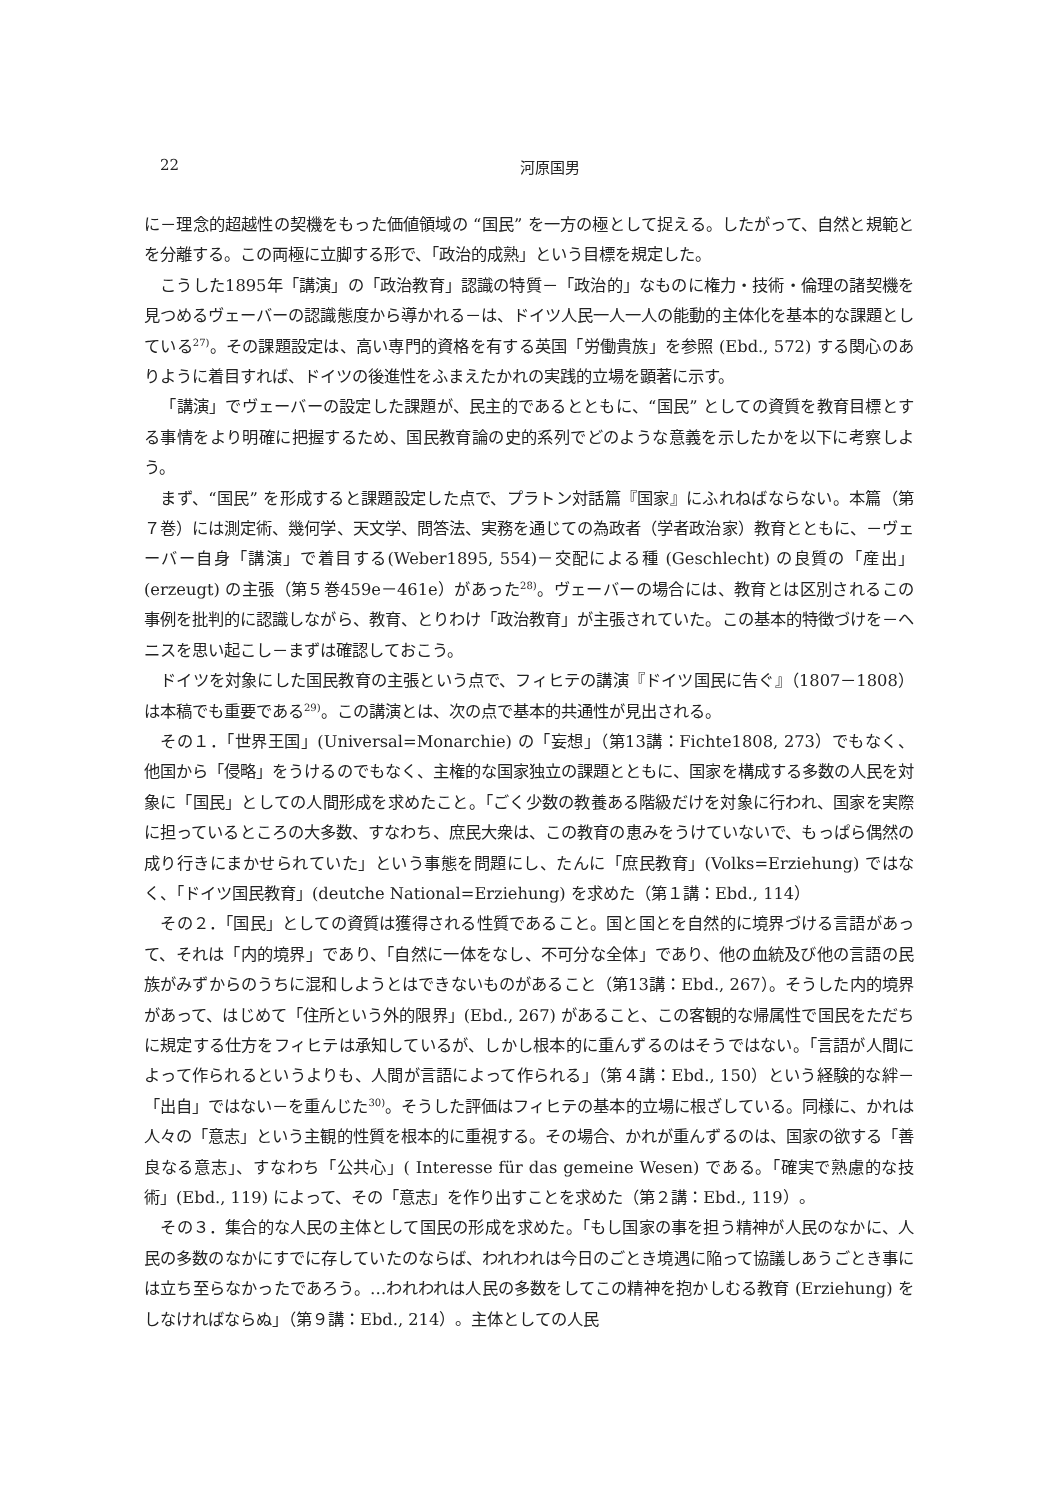22
河原国男
に－理念的超越性の契機をもった価値領域の “国民” を一方の極として捉える。したがって、自然と規範とを分離する。この両極に立脚する形で、「政治的成熟」という目標を規定した。
こうした1895年「講演」の「政治教育」認識の特質－「政治的」なものに権力・技術・倫理の諸契機を見つめるヴェーバーの認識態度から導かれる－は、ドイツ人民一人一人の能動的主体化を基本的な課題としている<sup>27)</sup>。その課題設定は、高い専門的資格を有する英国「労働貴族」を参照 (Ebd., 572) する関心のありように着目すれば、ドイツの後進性をふまえたかれの実践的立場を顕著に示す。
「講演」でヴェーバーの設定した課題が、民主的であるとともに、“国民” としての資質を教育目標とする事情をより明確に把握するため、国民教育論の史的系列でどのような意義を示したかを以下に考察しよう。
まず、“国民” を形成すると課題設定した点で、プラトン対話篇『国家』にふれねばならない。本篇（第７巻）には測定術、幾何学、天文学、問答法、実務を通じての為政者（学者政治家）教育とともに、－ヴェーバー自身「講演」で着目する(Weber1895, 554)－交配による種 (Geschlecht) の良質の「産出」(erzeugt) の主張（第５巻459e－461e）があった<sup>28)</sup>。ヴェーバーの場合には、教育とは区別されるこの事例を批判的に認識しながら、教育、とりわけ「政治教育」が主張されていた。この基本的特徴づけを－ヘニスを思い起こし－まずは確認しておこう。
ドイツを対象にした国民教育の主張という点で、フィヒテの講演『ドイツ国民に告ぐ』（1807－1808）は本稿でも重要である<sup>29)</sup>。この講演とは、次の点で基本的共通性が見出される。
その１．「世界王国」(Universal=Monarchie) の「妄想」（第13講：Fichte1808, 273）でもなく、他国から「侵略」をうけるのでもなく、主権的な国家独立の課題とともに、国家を構成する多数の人民を対象に「国民」としての人間形成を求めたこと。「ごく少数の教養ある階級だけを対象に行われ、国家を実際に担っているところの大多数、すなわち、庶民大衆は、この教育の恵みをうけていないで、もっぱら偶然の成り行きにまかせられていた」という事態を問題にし、たんに「庶民教育」(Volks=Erziehung) ではなく、「ドイツ国民教育」(deutche National=Erziehung) を求めた（第１講：Ebd., 114）
その２．「国民」としての資質は獲得される性質であること。国と国とを自然的に境界づける言語があって、それは「内的境界」であり、「自然に一体をなし、不可分な全体」であり、他の血統及び他の言語の民族がみずからのうちに混和しようとはできないものがあること（第13講：Ebd., 267）。そうした内的境界があって、はじめて「住所という外的限界」(Ebd., 267) があること、この客観的な帰属性で国民をただちに規定する仕方をフィヒテは承知しているが、しかし根本的に重んずるのはそうではない。「言語が人間によって作られるというよりも、人間が言語によって作られる」（第４講：Ebd., 150）という経験的な絆－「出自」ではない－を重んじた<sup>30)</sup>。そうした評価はフィヒテの基本的立場に根ざしている。同様に、かれは人々の「意志」という主観的性質を根本的に重視する。その場合、かれが重んずるのは、国家の欲する「善良なる意志」、すなわち「公共心」( Interesse für das gemeine Wesen) である。「確実で熟慮的な技術」(Ebd., 119) によって、その「意志」を作り出すことを求めた（第２講：Ebd., 119）。
その３．集合的な人民の主体として国民の形成を求めた。「もし国家の事を担う精神が人民のなかに、人民の多数のなかにすでに存していたのならば、われわれは今日のごとき境遇に陥って協議しあうごとき事には立ち至らなかったであろう。…われわれは人民の多数をしてこの精神を抱かしむる教育 (Erziehung) をしなければならぬ」（第９講：Ebd., 214）。主体としての人民